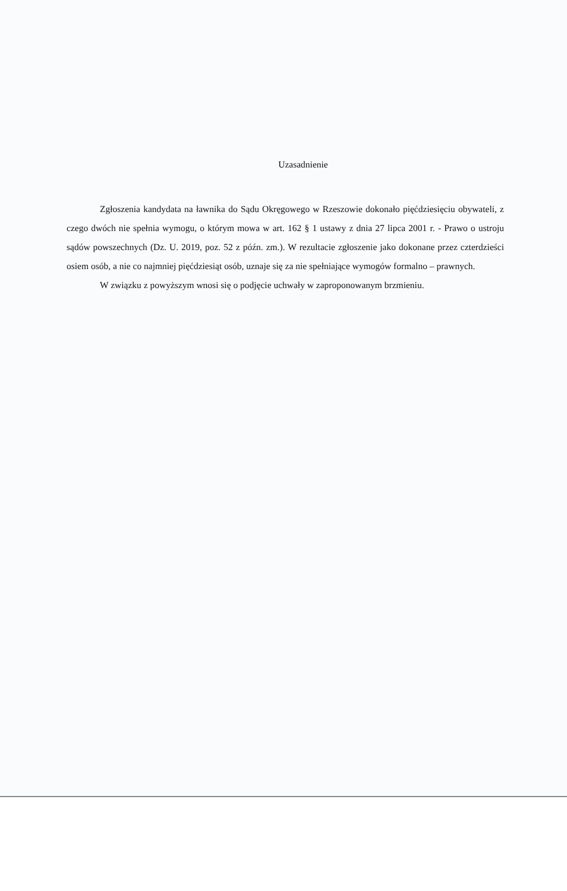Uzasadnienie
Zgłoszenia kandydata na ławnika do Sądu Okręgowego w Rzeszowie dokonało pięćdziesięciu obywateli, z czego dwóch nie spełnia wymogu, o którym mowa w art. 162 § 1 ustawy z dnia 27 lipca 2001 r. - Prawo o ustroju sądów powszechnych (Dz. U. 2019, poz. 52 z późn. zm.). W rezultacie zgłoszenie jako dokonane przez czterdzieści osiem osób, a nie co najmniej pięćdziesiąt osób, uznaje się za nie spełniające wymogów formalno – prawnych.
W związku z powyższym wnosi się o podjęcie uchwały w zaproponowanym brzmieniu.